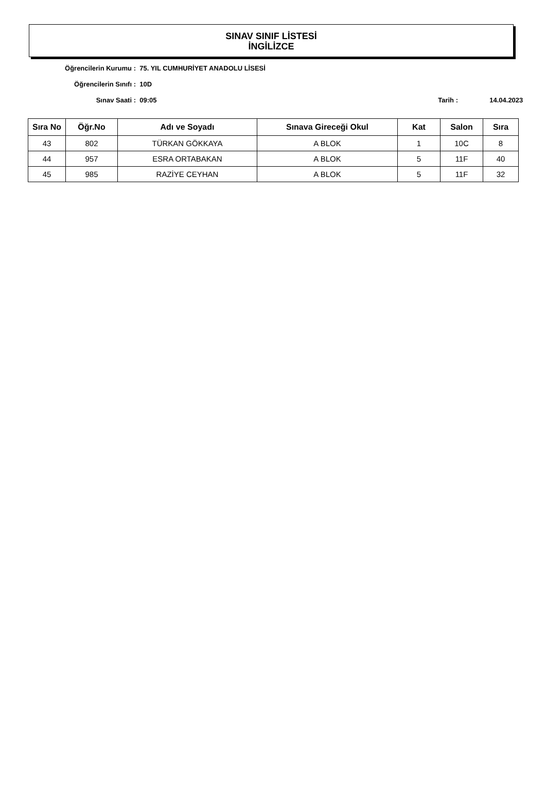SINAV SINIF LİSTESİ
İNGİLİZCE
Öğrencilerin Kurumu : 75. YIL CUMHURİYET ANADOLU LİSESİ
Öğrencilerin Sınıfı : 10D
Sınav Saati : 09:05 Tarih : 14.04.2023
| Sıra No | Öğr.No | Adı ve Soyadı | Sınava Gireceği Okul | Kat | Salon | Sıra |
| --- | --- | --- | --- | --- | --- | --- |
| 43 | 802 | TÜRKAN GÖKKAYA | A BLOK | 1 | 10C | 8 |
| 44 | 957 | ESRA ORTABAKAN | A BLOK | 5 | 11F | 40 |
| 45 | 985 | RAZİYE CEYHAN | A BLOK | 5 | 11F | 32 |